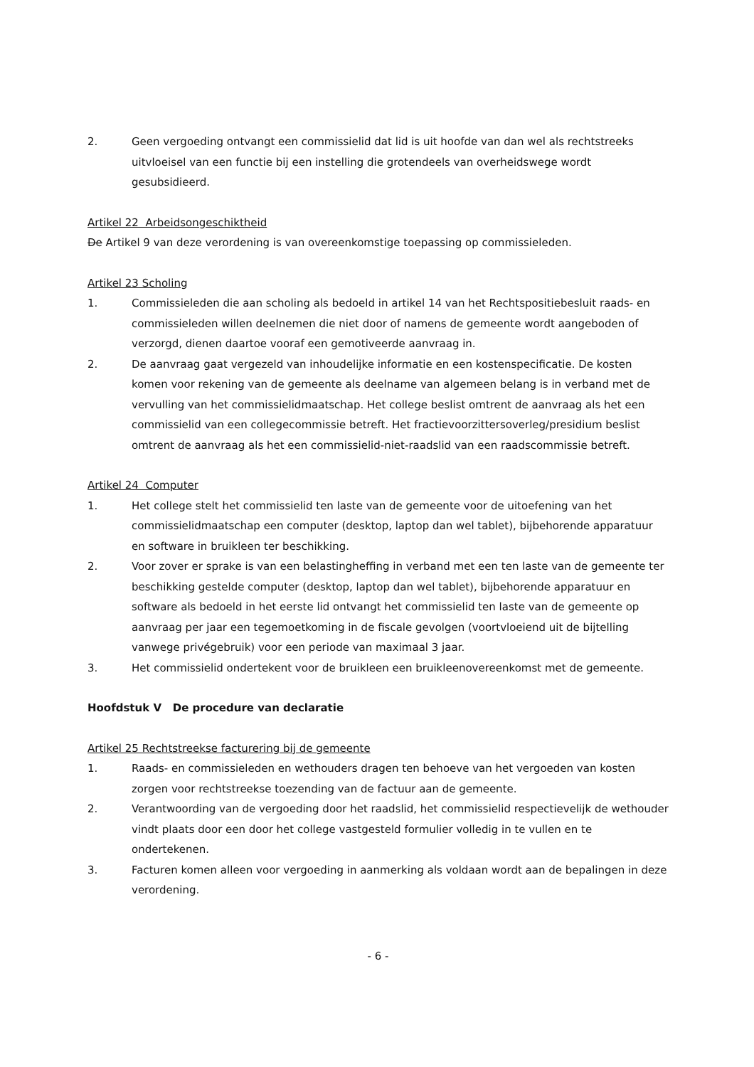2. Geen vergoeding ontvangt een commissielid dat lid is uit hoofde van dan wel als rechtstreeks uitvloeisel van een functie bij een instelling die grotendeels van overheidswege wordt gesubsidieerd.
Artikel 22 Arbeidsongeschiktheid
De Artikel 9 van deze verordening is van overeenkomstige toepassing op commissieleden.
Artikel 23 Scholing
1. Commissieleden die aan scholing als bedoeld in artikel 14 van het Rechtspositiebesluit raads- en commissieleden willen deelnemen die niet door of namens de gemeente wordt aangeboden of verzorgd, dienen daartoe vooraf een gemotiveerde aanvraag in.
2. De aanvraag gaat vergezeld van inhoudelijke informatie en een kostenspecificatie. De kosten komen voor rekening van de gemeente als deelname van algemeen belang is in verband met de vervulling van het commissielidmaatschap. Het college beslist omtrent de aanvraag als het een commissielid van een collegecommissie betreft. Het fractievoorzittersoverleg/presidium beslist omtrent de aanvraag als het een commissielid-niet-raadslid van een raadscommissie betreft.
Artikel 24 Computer
1. Het college stelt het commissielid ten laste van de gemeente voor de uitoefening van het commissielidmaatschap een computer (desktop, laptop dan wel tablet), bijbehorende apparatuur en software in bruikleen ter beschikking.
2. Voor zover er sprake is van een belastingheffing in verband met een ten laste van de gemeente ter beschikking gestelde computer (desktop, laptop dan wel tablet), bijbehorende apparatuur en software als bedoeld in het eerste lid ontvangt het commissielid ten laste van de gemeente op aanvraag per jaar een tegemoetkoming in de fiscale gevolgen (voortvloeiend uit de bijtelling vanwege privégebruik) voor een periode van maximaal 3 jaar.
3. Het commissielid ondertekent voor de bruikleen een bruikleenovereenkomst met de gemeente.
Hoofdstuk V De procedure van declaratie
Artikel 25 Rechtstreekse facturering bij de gemeente
1. Raads- en commissieleden en wethouders dragen ten behoeve van het vergoeden van kosten zorgen voor rechtstreekse toezending van de factuur aan de gemeente.
2. Verantwoording van de vergoeding door het raadslid, het commissielid respectievelijk de wethouder vindt plaats door een door het college vastgesteld formulier volledig in te vullen en te ondertekenen.
3. Facturen komen alleen voor vergoeding in aanmerking als voldaan wordt aan de bepalingen in deze verordening.
- 6 -